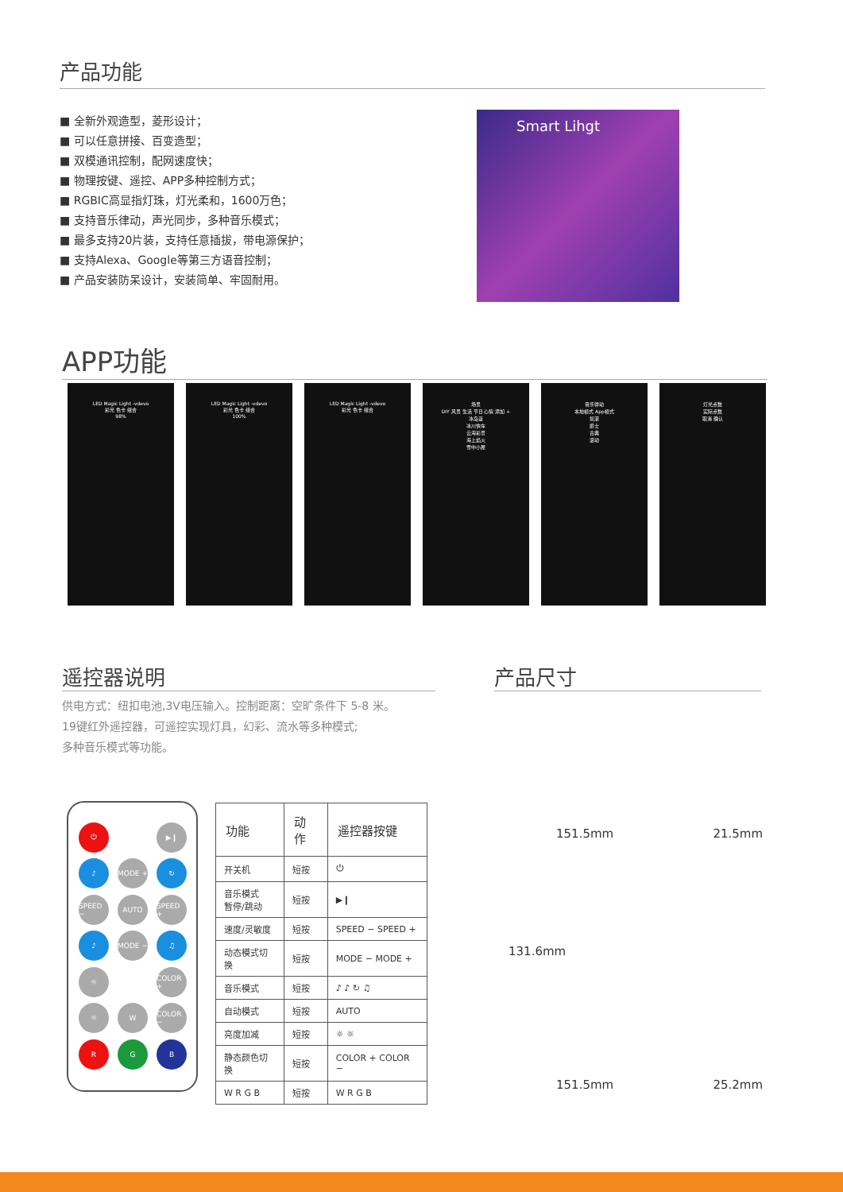产品功能
■ 全新外观造型，菱形设计；
■ 可以任意拼接、百变造型；
■ 双模通讯控制，配网速度快；
■ 物理按键、遥控、APP多种控制方式；
■ RGBIC高显指灯珠，灯光柔和，1600万色；
■ 支持音乐律动，声光同步，多种音乐模式；
■ 最多支持20片装，支持任意插拔，带电源保护；
■ 支持Alexa、Google等第三方语音控制；
■ 产品安装防呆设计，安装简单、牢固耐用。
Smart Lihgt
APP功能
LED Magic Light -vdevo
彩光 色卡 组合
98%
LED Magic Light -vdevo
彩光 色卡 组合
100%
LED Magic Light -vdevo
彩光 色卡 组合
场景
DIY 风景 生活 节日 心情 添加 +
冰岛蓝
冰川快车
云海彩景
海上焰火
雪中小屋
音乐律动
本地模式 App模式
摇滚
爵士
古典
滚动
灯光点数
实际点数
取消 确认
遥控器说明 产品尺寸
供电方式：纽扣电池,3V电压输入。控制距离：空旷条件下 5-8 米。
19键红外遥控器，可遥控实现灯具，幻彩、流水等多种模式;
多种音乐模式等功能。
⏻ ▶❙ ♪ MODE + ↻ SPEED − AUTO SPEED + ♪ MODE − ♫ ☼ COLOR + ☼ W COLOR − R G B
| 功能 | 动作 | 遥控器按键 |
| --- | --- | --- |
| 开关机 | 短按 | ⏻ |
| 音乐模式 暂停/跳动 | 短按 | ▶❙ |
| 速度/灵敏度 | 短按 | SPEED − SPEED + |
| 动态模式切换 | 短按 | MODE − MODE + |
| 音乐模式 | 短按 | ♪ ♪ ↻ ♫ |
| 自动模式 | 短按 | AUTO |
| 亮度加减 | 短按 | ☼ ☼ |
| 静态颜色切换 | 短按 | COLOR + COLOR − |
| W R G B | 短按 | W R G B |
151.5mm 21.5mm
131.6mm
151.5mm 25.2mm